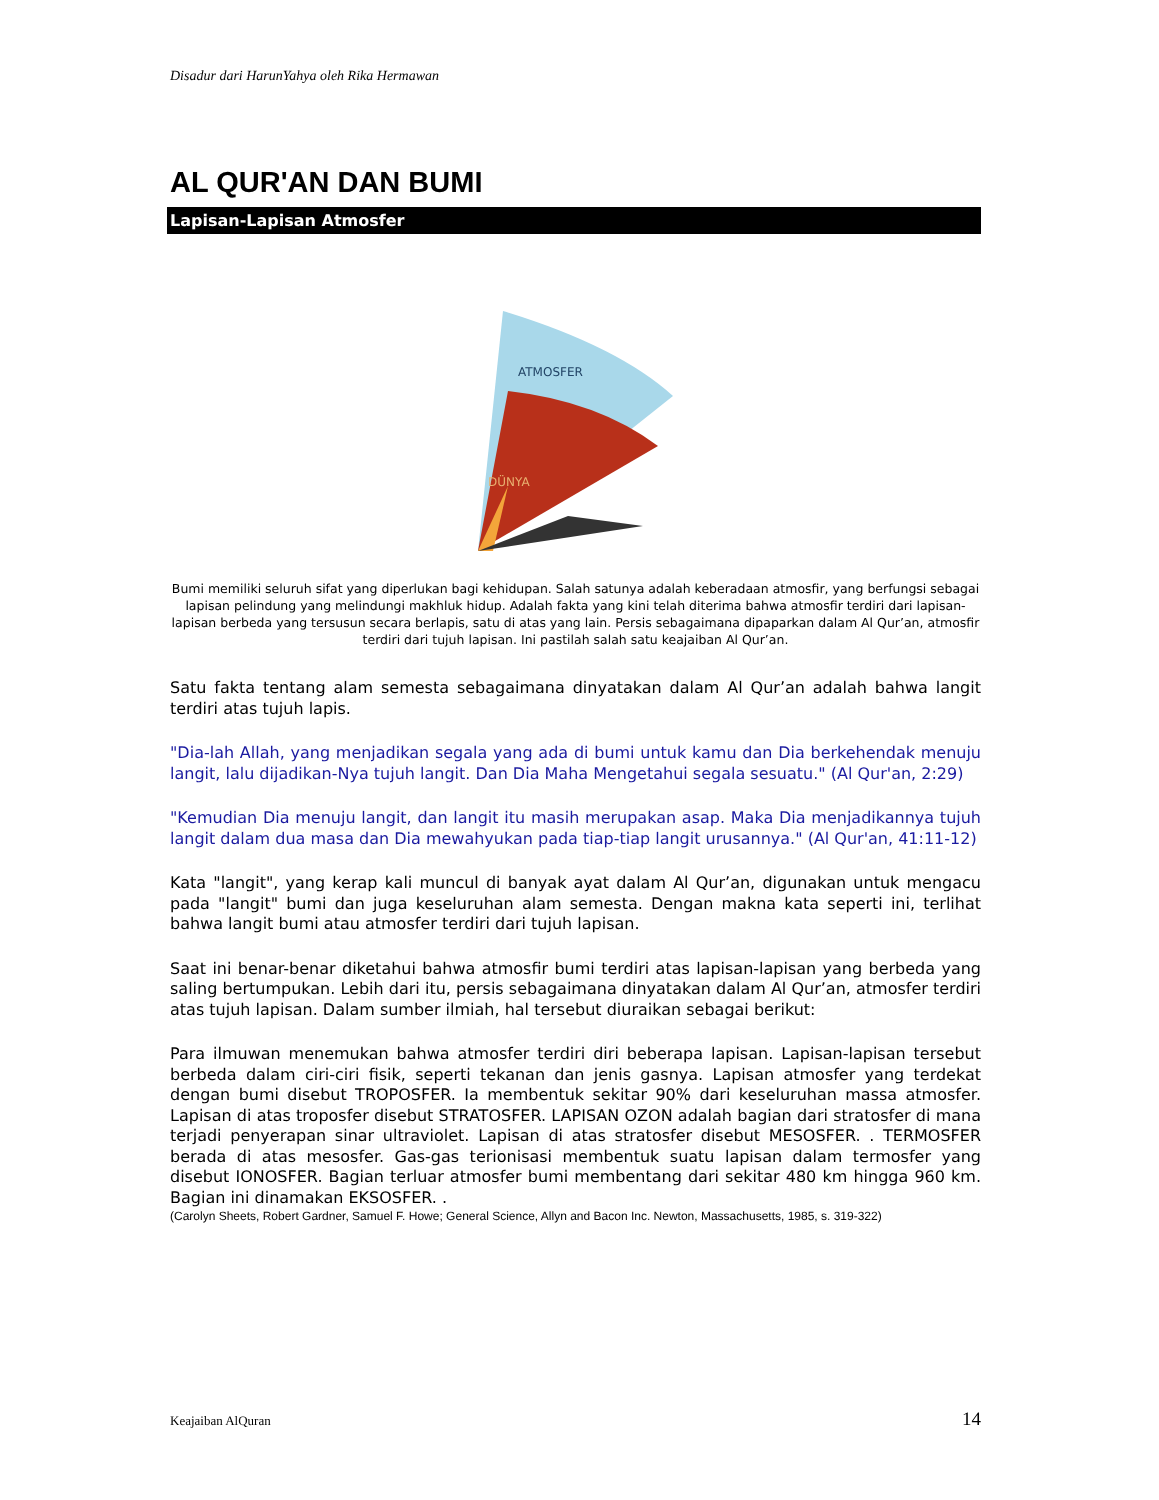Disadur dari HarunYahya oleh Rika Hermawan
AL QUR'AN DAN BUMI
Lapisan-Lapisan Atmosfer
ATMOSFER
DÜNYA
Bumi memiliki seluruh sifat yang diperlukan bagi kehidupan. Salah satunya adalah keberadaan atmosfir, yang berfungsi sebagai lapisan pelindung yang melindungi makhluk hidup. Adalah fakta yang kini telah diterima bahwa atmosfir terdiri dari lapisan-lapisan berbeda yang tersusun secara berlapis, satu di atas yang lain. Persis sebagaimana dipaparkan dalam Al Qur’an, atmosfir terdiri dari tujuh lapisan. Ini pastilah salah satu keajaiban Al Qur’an.
Satu fakta tentang alam semesta sebagaimana dinyatakan dalam Al Qur’an adalah bahwa langit terdiri atas tujuh lapis.
"Dia-lah Allah, yang menjadikan segala yang ada di bumi untuk kamu dan Dia berkehendak menuju langit, lalu dijadikan-Nya tujuh langit. Dan Dia Maha Mengetahui segala sesuatu." (Al Qur'an, 2:29)
"Kemudian Dia menuju langit, dan langit itu masih merupakan asap. Maka Dia menjadikannya tujuh langit dalam dua masa dan Dia mewahyukan pada tiap-tiap langit urusannya." (Al Qur'an, 41:11-12)
Kata "langit", yang kerap kali muncul di banyak ayat dalam Al Qur’an, digunakan untuk mengacu pada "langit" bumi dan juga keseluruhan alam semesta. Dengan makna kata seperti ini, terlihat bahwa langit bumi atau atmosfer terdiri dari tujuh lapisan.
Saat ini benar-benar diketahui bahwa atmosfir bumi terdiri atas lapisan-lapisan yang berbeda yang saling bertumpukan. Lebih dari itu, persis sebagaimana dinyatakan dalam Al Qur’an, atmosfer terdiri atas tujuh lapisan. Dalam sumber ilmiah, hal tersebut diuraikan sebagai berikut:
Para ilmuwan menemukan bahwa atmosfer terdiri diri beberapa lapisan. Lapisan-lapisan tersebut berbeda dalam ciri-ciri fisik, seperti tekanan dan jenis gasnya. Lapisan atmosfer yang terdekat dengan bumi disebut TROPOSFER. Ia membentuk sekitar 90% dari keseluruhan massa atmosfer. Lapisan di atas troposfer disebut STRATOSFER. LAPISAN OZON adalah bagian dari stratosfer di mana terjadi penyerapan sinar ultraviolet. Lapisan di atas stratosfer disebut MESOSFER. . TERMOSFER berada di atas mesosfer. Gas-gas terionisasi membentuk suatu lapisan dalam termosfer yang disebut IONOSFER. Bagian terluar atmosfer bumi membentang dari sekitar 480 km hingga 960 km. Bagian ini dinamakan EKSOSFER. .
(Carolyn Sheets, Robert Gardner, Samuel F. Howe; General Science, Allyn and Bacon Inc. Newton, Massachusetts, 1985, s. 319-322)
Keajaiban AlQuran 14